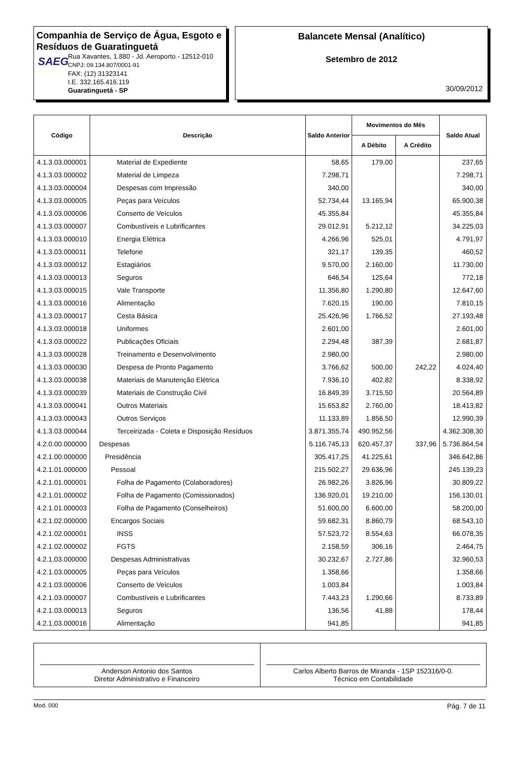Companhia de Serviço de Água, Esgoto e Resíduos de Guaratinguetá
SAEG
Rua Xavantes, 1.880 - Jd. Aeroporto - 12512-010
CNPJ: 09.134.807/0001-91
FAX: (12) 31323141
I.E. 332.165.416.119
Guaratinguetá - SP
Balancete Mensal (Analítico)
Setembro de 2012
30/09/2012
| Código | Descrição | Saldo Anterior | Movimentos do Mês | | Saldo Atual |
| --- | --- | --- | --- | --- | --- |
| | | | A Débito | A Crédito | |
| 4.1.3.03.000001 | Material de Expediente | 58,65 | 179,00 | | 237,65 |
| 4.1.3.03.000002 | Material de Limpeza | 7.298,71 | | | 7.298,71 |
| 4.1.3.03.000004 | Despesas com Impressão | 340,00 | | | 340,00 |
| 4.1.3.03.000005 | Peças para Veículos | 52.734,44 | 13.165,94 | | 65.900,38 |
| 4.1.3.03.000006 | Conserto de Veículos | 45.355,84 | | | 45.355,84 |
| 4.1.3.03.000007 | Combustíveis e Lubrificantes | 29.012,91 | 5.212,12 | | 34.225,03 |
| 4.1.3.03.000010 | Energia Elétrica | 4.266,96 | 525,01 | | 4.791,97 |
| 4.1.3.03.000011 | Telefone | 321,17 | 139,35 | | 460,52 |
| 4.1.3.03.000012 | Estagiários | 9.570,00 | 2.160,00 | | 11.730,00 |
| 4.1.3.03.000013 | Seguros | 646,54 | 125,64 | | 772,18 |
| 4.1.3.03.000015 | Vale Transporte | 11.356,80 | 1.290,80 | | 12.647,60 |
| 4.1.3.03.000016 | Alimentação | 7.620,15 | 190,00 | | 7.810,15 |
| 4.1.3.03.000017 | Cesta Básica | 25.426,96 | 1.766,52 | | 27.193,48 |
| 4.1.3.03.000018 | Uniformes | 2.601,00 | | | 2.601,00 |
| 4.1.3.03.000022 | Publicações Oficiais | 2.294,48 | 387,39 | | 2.681,87 |
| 4.1.3.03.000028 | Treinamento e Desenvolvimento | 2.980,00 | | | 2.980,00 |
| 4.1.3.03.000030 | Despesa de Pronto Pagamento | 3.766,62 | 500,00 | 242,22 | 4.024,40 |
| 4.1.3.03.000038 | Materiais de Manutenção Elétrica | 7.936,10 | 402,82 | | 8.338,92 |
| 4.1.3.03.000039 | Materiais de Construção Civil | 16.849,39 | 3.715,50 | | 20.564,89 |
| 4.1.3.03.000041 | Outros Materiais | 15.653,82 | 2.760,00 | | 18.413,82 |
| 4.1.3.03.000043 | Outros Serviços | 11.133,89 | 1.856,50 | | 12.990,39 |
| 4.1.3.03.000044 | Terceirizada - Coleta e Disposição Resíduos | 3.871.355,74 | 490.952,56 | | 4.362.308,30 |
| 4.2.0.00.000000 | Despesas | 5.116.745,13 | 620.457,37 | 337,96 | 5.736.864,54 |
| 4.2.1.00.000000 | Presidência | 305.417,25 | 41.225,61 | | 346.642,86 |
| 4.2.1.01.000000 | Pessoal | 215.502,27 | 29.636,96 | | 245.139,23 |
| 4.2.1.01.000001 | Folha de Pagamento (Colaboradores) | 26.982,26 | 3.826,96 | | 30.809,22 |
| 4.2.1.01.000002 | Folha de Pagamento (Comissionados) | 136.920,01 | 19.210,00 | | 156.130,01 |
| 4.2.1.01.000003 | Folha de Pagamento (Conselheiros) | 51.600,00 | 6.600,00 | | 58.200,00 |
| 4.2.1.02.000000 | Encargos Sociais | 59.682,31 | 8.860,79 | | 68.543,10 |
| 4.2.1.02.000001 | INSS | 57.523,72 | 8.554,63 | | 66.078,35 |
| 4.2.1.02.000002 | FGTS | 2.158,59 | 306,16 | | 2.464,75 |
| 4.2.1.03.000000 | Despesas Administrativas | 30.232,67 | 2.727,86 | | 32.960,53 |
| 4.2.1.03.000005 | Peças para Veículos | 1.358,66 | | | 1.358,66 |
| 4.2.1.03.000006 | Conserto de Veículos | 1.003,84 | | | 1.003,84 |
| 4.2.1.03.000007 | Combustíveis e Lubrificantes | 7.443,23 | 1.290,66 | | 8.733,89 |
| 4.2.1.03.000013 | Seguros | 136,56 | 41,88 | | 178,44 |
| 4.2.1.03.000016 | Alimentação | 941,85 | | | 941,85 |
Anderson Antonio dos Santos
Diretor Administrativo e Financeiro
Carlos Alberto Barros de Miranda - 1SP 152316/0-0.
Técnico em Contabilidade
Mod. 000 Pág. 7 de 11